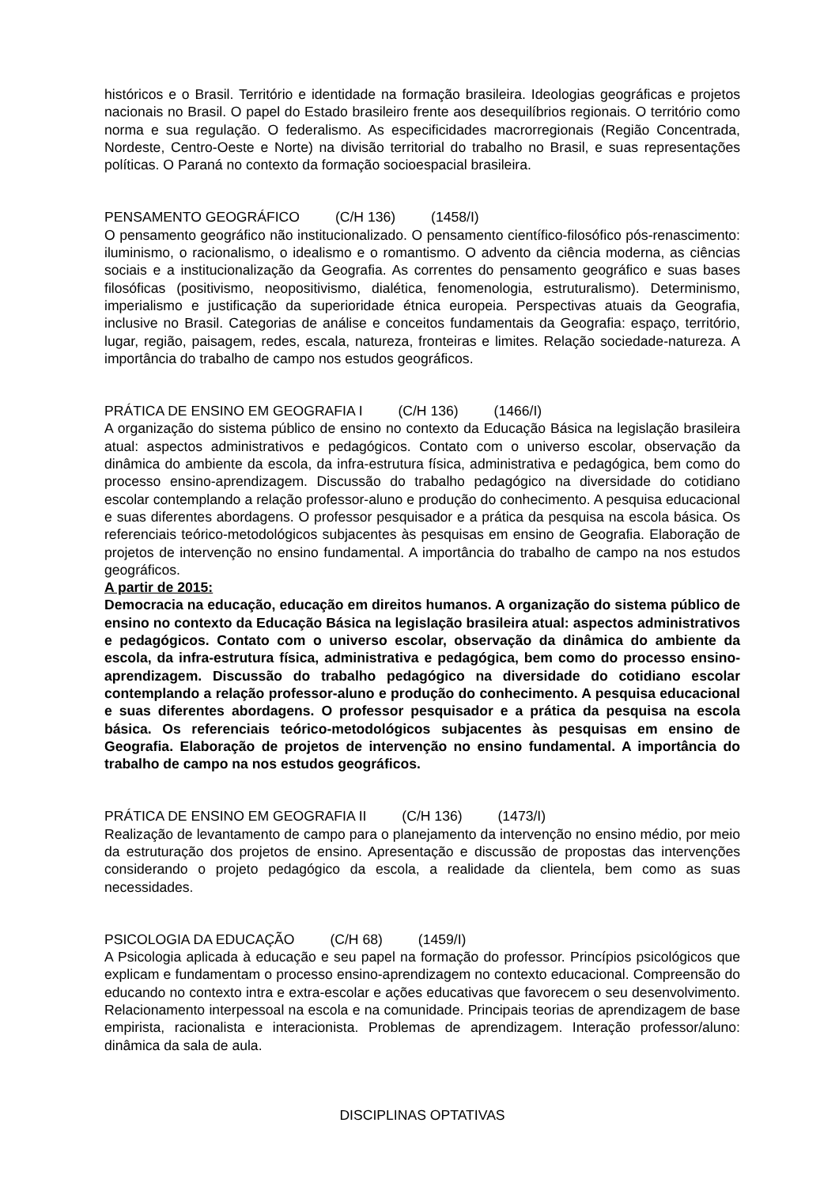históricos e o Brasil. Território e identidade na formação brasileira. Ideologias geográficas e projetos nacionais no Brasil. O papel do Estado brasileiro frente aos desequilíbrios regionais. O território como norma e sua regulação. O federalismo. As especificidades macrorregionais (Região Concentrada, Nordeste, Centro-Oeste e Norte) na divisão territorial do trabalho no Brasil, e suas representações políticas. O Paraná no contexto da formação socioespacial brasileira.
PENSAMENTO GEOGRÁFICO (C/H 136) (1458/I)
O pensamento geográfico não institucionalizado. O pensamento científico-filosófico pós-renascimento: iluminismo, o racionalismo, o idealismo e o romantismo. O advento da ciência moderna, as ciências sociais e a institucionalização da Geografia. As correntes do pensamento geográfico e suas bases filosóficas (positivismo, neopositivismo, dialética, fenomenologia, estruturalismo). Determinismo, imperialismo e justificação da superioridade étnica europeia. Perspectivas atuais da Geografia, inclusive no Brasil. Categorias de análise e conceitos fundamentais da Geografia: espaço, território, lugar, região, paisagem, redes, escala, natureza, fronteiras e limites. Relação sociedade-natureza. A importância do trabalho de campo nos estudos geográficos.
PRÁTICA DE ENSINO EM GEOGRAFIA I (C/H 136) (1466/I)
A organização do sistema público de ensino no contexto da Educação Básica na legislação brasileira atual: aspectos administrativos e pedagógicos. Contato com o universo escolar, observação da dinâmica do ambiente da escola, da infra-estrutura física, administrativa e pedagógica, bem como do processo ensino-aprendizagem. Discussão do trabalho pedagógico na diversidade do cotidiano escolar contemplando a relação professor-aluno e produção do conhecimento. A pesquisa educacional e suas diferentes abordagens. O professor pesquisador e a prática da pesquisa na escola básica. Os referenciais teórico-metodológicos subjacentes às pesquisas em ensino de Geografia. Elaboração de projetos de intervenção no ensino fundamental. A importância do trabalho de campo na nos estudos geográficos.
A partir de 2015:
Democracia na educação, educação em direitos humanos. A organização do sistema público de ensino no contexto da Educação Básica na legislação brasileira atual: aspectos administrativos e pedagógicos. Contato com o universo escolar, observação da dinâmica do ambiente da escola, da infra-estrutura física, administrativa e pedagógica, bem como do processo ensino-aprendizagem. Discussão do trabalho pedagógico na diversidade do cotidiano escolar contemplando a relação professor-aluno e produção do conhecimento. A pesquisa educacional e suas diferentes abordagens. O professor pesquisador e a prática da pesquisa na escola básica. Os referenciais teórico-metodológicos subjacentes às pesquisas em ensino de Geografia. Elaboração de projetos de intervenção no ensino fundamental. A importância do trabalho de campo na nos estudos geográficos.
PRÁTICA DE ENSINO EM GEOGRAFIA II (C/H 136) (1473/I)
Realização de levantamento de campo para o planejamento da intervenção no ensino médio, por meio da estruturação dos projetos de ensino. Apresentação e discussão de propostas das intervenções considerando o projeto pedagógico da escola, a realidade da clientela, bem como as suas necessidades.
PSICOLOGIA DA EDUCAÇÃO (C/H 68) (1459/I)
A Psicologia aplicada à educação e seu papel na formação do professor. Princípios psicológicos que explicam e fundamentam o processo ensino-aprendizagem no contexto educacional. Compreensão do educando no contexto intra e extra-escolar e ações educativas que favorecem o seu desenvolvimento. Relacionamento interpessoal na escola e na comunidade. Principais teorias de aprendizagem de base empirista, racionalista e interacionista. Problemas de aprendizagem. Interação professor/aluno: dinâmica da sala de aula.
DISCIPLINAS OPTATIVAS